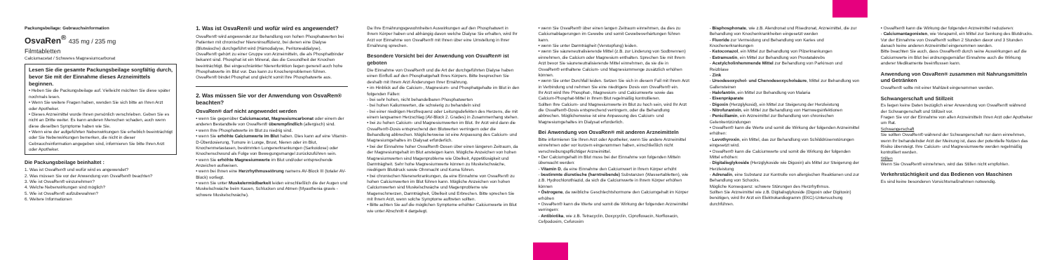Packungsbeilage: Gebrauchsinformation
OsvaRen<sup>®</sup> 435 mg / 235 mg
Filmtabletten
Calciumacetat / Schweres Magnesiumcarbonat
Lesen Sie die gesamte Packungsbeilage sorgfältig durch, bevor Sie mit der Einnahme dieses Arzneimittels beginnen.
• Heben Sie die Packungsbeilage auf. Vielleicht möchten Sie diese später nochmals lesen.
• Wenn Sie weitere Fragen haben, wenden Sie sich bitte an Ihren Arzt oder Apotheker.
• Dieses Arzneimittel wurde Ihnen persönlich verschrieben. Geben Sie es nicht an Dritte weiter. Es kann anderen Menschen schaden, auch wenn diese dieselben Symptome haben wie Sie.
• Wenn eine der aufgeführten Nebenwirkungen Sie erheblich beeinträchtigt oder Sie Nebenwirkungen bemerken, die nicht in dieser Gebrauchsinformation angegeben sind, informieren Sie bitte Ihren Arzt oder Apotheker.
Die Packungsbeilage beinhaltet :
1. Was ist OsvaRen® und wofür wird es angewendet?
2. Was müssen Sie vor der Anwendung von OsvaRen® beachten?
3. Wie ist OsvaRen® einzunehmen?
4. Welche Nebenwirkungen sind möglich?
5. Wie ist OsvaRen® aufzubewahren?
6. Weitere Informationen
1. Was ist OsvaRen® und wofür wird es angewendet?
OsvaRen® wird angewendet zur Behandlung von hohen Phosphatwerten bei Patienten mit chronischer Niereninsuffizienz, bei denen eine Dialyse (Blutwäsche) durchgeführt wird (Hämodialyse, Peritonealdialyse).
OsvaRen® gehört zu einer Gruppe von Arzneimitteln, die als Phosphatbinder bekannt sind. Phosphat ist ein Mineral, das die Gesundheit der Knochen beeinträchtigt. Bei eingeschränkter Nierenfunktion liegen generell auch hohe Phosphatwerte im Blut vor. Das kann zu Knochenproblemen führen. OsvaRen® bindet Phosphat und gleicht somit Ihre Phosphatwerte aus.
2. Was müssen Sie vor der Anwendung von OsvaRen® beachten?
OsvaRen® darf nicht angewendet werden
• wenn Sie gegenüber Calciumacetat, Magnesiumcarbonat oder einem der anderen Bestandteile von OsvaRen® überempfindlich (allergisch) sind.
• wenn Ihre Phosphatwerte im Blut zu niedrig sind.
• wenn Sie erhöhte Calciumwerte im Blut haben. Dies kann auf eine Vitamin-D-Überdosierung, Tumore in Lunge, Brust, Nieren oder im Blut, Knochenmetastasen, bestimmten Lungenerkrankungen (Sarkoidose) oder Knochenschwund als Folge von Bewegungsmangel zurückzuführen sein.
• wenn Sie erhöhte Magnesiumwerte im Blut und/oder entsprechende Anzeichen aufweisen.
• wenn bei Ihnen eine Herzrhythmusstörung namens AV-Block III (totaler AV-Block) vorliegt.
• wenn Sie unter Muskelermüdbarkeit leiden einschließlich die der Augen und Muskelschwäche beim Kauen, Schlucken und Atmen (Myasthenia gravis - schwere Muskelschwäche).
Da Ihre Ernährungsgewohnheiten Auswirkungen auf den Phosphatwert in Ihrem Körper haben und abhängig davon welche Dialyse Sie erhalten, wird Ihr Arzt vor Einnahme von OsvaRen® mit Ihnen über eine Umstellung in Ihrer Ernährung sprechen.
Besondere Vorsicht bei der Anwendung von OsvaRen® ist geboten
Die Einnahme von OsvaRen® und die Art der durchgeführten Dialyse haben einen Einfluß auf den Phosphatgehalt Ihres Körpers. Bitte besprechen Sie deshalb mit Ihrem Arzt Änderungen Ihrer Ernährung.
• im Hinblick auf die Calcium-, Magnesium- und Phosphatgehalte im Blut in den folgenden Fällen:
- bei sehr hohen, nicht behandelbaren Phosphatwerten
- bei hohen Kaliumwerten, die schwierig zu behandeln sind
- bei einer niedrigen Herzfrequenz oder Leitungsdefekten des Herzens, die mit einem langsamen Herzschlag (AV-Block 2. Grades) in Zusammenhang stehen.
• bei zu hohen Calcium- und Magnesiumwerten im Blut. Ihr Arzt wird dann die OsvaRen®-Dosis entsprechend den Blutwerten verringern oder die Behandlung abbrechen. Möglicherweise ist eine Anpassung des Calcium- und Magnesiumgehaltes im Dialysat erforderlich.
• bei der Einnahme hoher OsvaRen®-Dosen über einen längeren Zeitraum, da der Magnesiumgehalt im Blut ansteigen kann. Mögliche Anzeichen von hohen Magnesiumwerten sind Magenprobleme wie Übelkeit, Appetitlosigkeit und Darmträgheit. Sehr hohe Magnesiumwerte können zu Muskelschwäche, niedrigem Blutdruck sowie Ohnmacht und Koma führen.
• bei chronischen Nierenerkrankungen, da eine Einnahme von OsvaRen® zu hohen Calciumwerten im Blut führen kann. Mögliche Anzeichen von hohen Calciumwerten sind Muskelschwäche und Magenprobleme wie Magenschmerzen, Darmträgheit, Übelkeit und Erbrechen. Bitte sprechen Sie mit Ihrem Arzt, wenn solche Symptome auftreten sollten.
• Bitte achten Sie auf die möglichen Symptome erhöhter Calciumwerte im Blut wie unter Abschnitt 4 dargelegt.
• wenn Sie OsvaRen® über einen langen Zeitraum einnehmen, da dies zu Calciumablagerungen im Gewebe und somit Gewebeverhärtungen führen kann.
• wenn Sie unter Darmträgheit (Verstopfung) leiden.
• wenn Sie säureneutralisierende Mittel (z.B. zur Linderung von Sodbrennen) einnehmen, die Calcium oder Magnesium enthalten. Sprechen Sie mit Ihrem Arzt bevor Sie säureneutralisierende Mittel einnehmen, da sie die in OsvaRen® enthaltene Calcium- und Magnesiummenge zusätzlich erhöhen können.
• wenn Sie unter Durchfall leiden. Setzen Sie sich in diesem Fall mit Ihrem Arzt in Verbindung und nehmen Sie eine niedrigere Dosis von OsvaRen® ein.
Ihr Arzt wird Ihre Phosphat-, Magnesium- und Calciumwerte sowie das Calcium-Phosphat-Mittel in Ihrem Blut regelmäßig kontrollieren.
Sollten Ihre Calcium- und Magnesiumwerte im Blut zu hoch sein, wird Ihr Arzt die OsvaRen®-Dosis entsprechend verringern, oder die Behandlung abbrechen. Möglicherweise ist eine Anpassung des Calcium- und Magnesiumgehaltes im Dialysat erforderlich.
Bei Anwendung von OsvaRen® mit anderen Arzneimitteln
Bitte informieren Sie Ihren Arzt oder Apotheker, wenn Sie andere Arzneimittel einnehmen oder vor kurzem eingenommen haben, einschließlich nicht verschreibungspflichtiger Arzneimittel.
• Der Calciumgehalt im Blut muss bei der Einnahme von folgenden Mitteln überwacht werden:
- Vitamin D, da eine Einnahme den Calciumwert in Ihrem Körper erhöht
- bestimmte diuretische (harntreibende) Substanzen (Wassertabletten), wie z.B. Hydrochlorothiazid, da sich die Calciumwerte in Ihrem Körper erhöhen können
• Östrogene, da weibliche Geschlechtshormone den Calciumgehalt im Körper erhöhen
• OsvaRen® kann die Werte und somit die Wirkung der folgenden Arzneimittel verringern:
- Antibiotika, wie z.B. Tetracyclin, Doxycyclin, Ciprofloxacin, Norfloxacin, Cefpodoxim, Cefuroxim
- Bisphosphonate, wie z.B. Alendronat und Risedronat, Arzneimittel, die zur Behandlung von Knochenkrankheiten eingesetzt werden
- Fluoride zur Vermeidung und Behandlung von Karies und Knochenerkrankungen
- Ketoconazol, ein Mittel zur Behandlung von Pilzerkrankungen
- Estramustin, ein Mittel zur Behandlung von Prostatakrebs
- Acetylcholinhemmende Mittel zur Behandlung von Parkinson und Reizblase
- Zink
- Ursodesoxychol- und Chenodesoxycholsäure, Mittel zur Behandlung von Gallensteinen
- Halofantrin, ein Mittel zur Behandlung von Malaria
- Eisenpräparate
- Digoxin (Herzglykosid), ein Mittel zur Steigerung der Herzleistung
- Nitrofurantoin, ein Mittel zur Behandlung von Harnwegsinfektionen
- Penicillamin, ein Arzneimittel zur Behandlung von chronischen Gelenkentzündungen
• OsvaRen® kann die Werte und somit die Wirkung der folgenden Arzneimittel erhöhen:
- Levothyroxin, ein Mittel, das zur Behandlung von Schilddrüsenstörungen eingesetzt wird.
• OsvaRen® kann die Calciumwerte und somit die Wirkung der folgenden Mittel erhöhen:
- Digitalisglykoside (Herzglykoside wie Digoxin) als Mittel zur Steigerung der Herzleistung
- Adrenalin, eine Substanz zur Kontrolle von allergischen Reaktionen und zur Behandlung von Schocks.
Mögliche Konsequenz: schwere Störungen des Herzrhythmus.
Sollten Sie Arzneimittel wie z.B. Digitalisglykoside (Digoxin oder Digitoxin) benötigen, wird Ihr Arzt ein Elektrokardiogramm (EKG)-Untersuchung durchführen.
• OsvaRen® kann die Wirkung der folgenden Arzneimittel reduzieren:
- Calciumantagonisten, wie Verapamil, ein Mittel zur Senkung des Blutdrucks.
Vor der Einnahme von OsvaRen® sollten 2 Stunden davor und 3 Stunden danach keine anderen Arzneimittel eingenommen werden.
Bitte beachten Sie auch, dass OsvaRen® durch seine Auswirkungen auf die Calciumwerte im Blut bei ordnungsgemäßer Einnahme auch die Wirkung anderer Medikamente beeinflussen kann.
Anwendung von OsvaRen® zusammen mit Nahrungsmitteln und Getränken
OsvaRen® sollte mit einer Mahlzeit eingenommen werden.
Schwangerschaft und Stillzeit
Es liegen keine Daten bezüglich einer Anwendung von OsvaRen® während der Schwangerschaft und Stillzeit vor.
Fragen Sie vor der Einnahme von allen Arzneimitteln Ihren Arzt oder Apotheker um Rat.
Schwangerschaft
Sie sollten OsvaRen® während der Schwangerschaft nur dann einnehmen, wenn Ihr behandelnder Arzt der Meinung ist, dass der potentielle Nutzen das Risiko übersteigt. Ihre Calcium- und Magnesiumwerte werden regelmäßig kontrolliert werden.
Stillen
Wenn Sie OsvaRen® einnehmen, wird das Stillen nicht empfohlen.
Verkehrstüchtigkeit und das Bedienen von Maschinen
Es sind keine besonderen Vorsichtsmaßnahmen notwendig.